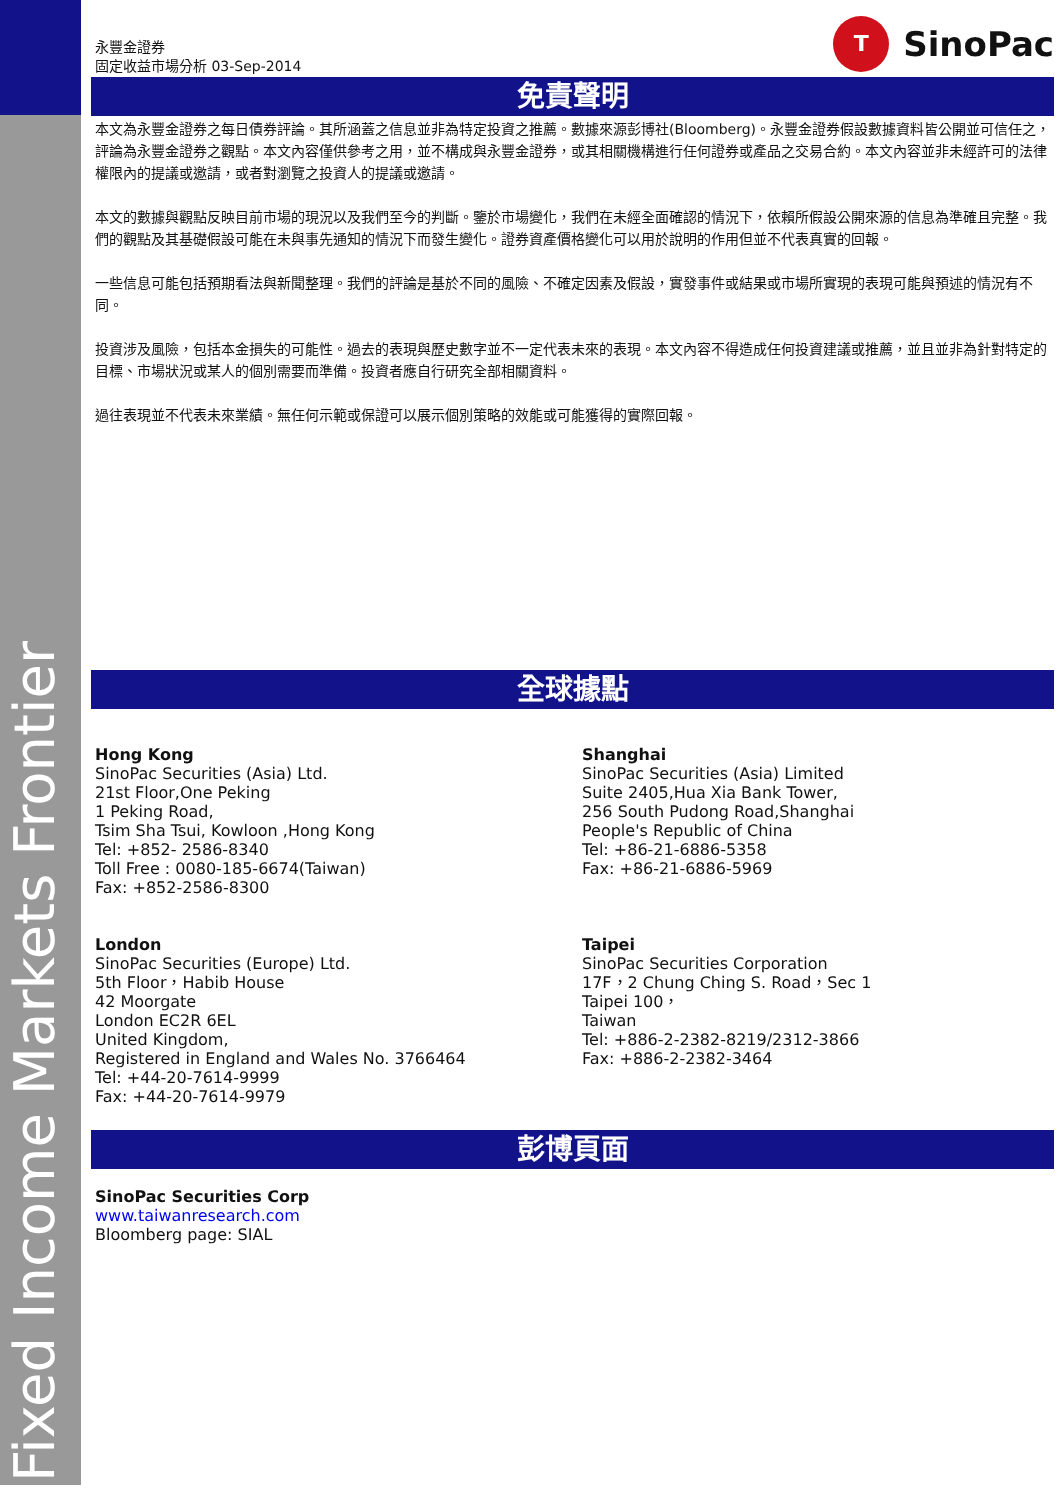Fixed Income Markets Frontier
永豐金證券
固定收益市場分析 03-Sep-2014
T SinoPac
免責聲明
本文為永豐金證券之每日債券評論。其所涵蓋之信息並非為特定投資之推薦。數據來源彭博社(Bloomberg)。永豐金證券假設數據資料皆公開並可信任之，評論為永豐金證券之觀點。本文內容僅供參考之用，並不構成與永豐金證券，或其相關機構進行任何證券或產品之交易合約。本文內容並非未經許可的法律權限內的提議或邀請，或者對瀏覽之投資人的提議或邀請。
本文的數據與觀點反映目前市場的現況以及我們至今的判斷。鑒於市場變化，我們在未經全面確認的情況下，依賴所假設公開來源的信息為準確且完整。我們的觀點及其基礎假設可能在未與事先通知的情況下而發生變化。證券資產價格變化可以用於說明的作用但並不代表真實的回報。
一些信息可能包括預期看法與新聞整理。我們的評論是基於不同的風險、不確定因素及假設，實發事件或結果或市場所實現的表現可能與預述的情況有不同。
投資涉及風險，包括本金損失的可能性。過去的表現與歷史數字並不一定代表未來的表現。本文內容不得造成任何投資建議或推薦，並且並非為針對特定的目標、市場狀況或某人的個別需要而準備。投資者應自行研究全部相關資料。
過往表現並不代表未來業績。無任何示範或保證可以展示個別策略的效能或可能獲得的實際回報。
全球據點
Hong Kong
SinoPac Securities (Asia) Ltd.
21st Floor,One Peking
1 Peking Road,
Tsim Sha Tsui, Kowloon ,Hong Kong
Tel: +852- 2586-8340
Toll Free : 0080-185-6674(Taiwan)
Fax: +852-2586-8300
Shanghai
SinoPac Securities (Asia) Limited
Suite 2405,Hua Xia Bank Tower,
256 South Pudong Road,Shanghai
People's Republic of China
Tel: +86-21-6886-5358
Fax: +86-21-6886-5969
London
SinoPac Securities (Europe) Ltd.
5th Floor，Habib House
42 Moorgate
London EC2R 6EL
United Kingdom,
Registered in England and Wales No. 3766464
Tel: +44-20-7614-9999
Fax: +44-20-7614-9979
Taipei
SinoPac Securities Corporation
17F，2 Chung Ching S. Road，Sec 1
Taipei 100，
Taiwan
Tel: +886-2-2382-8219/2312-3866
Fax: +886-2-2382-3464
彭博頁面
SinoPac Securities Corp
www.taiwanresearch.com
Bloomberg page: SIAL